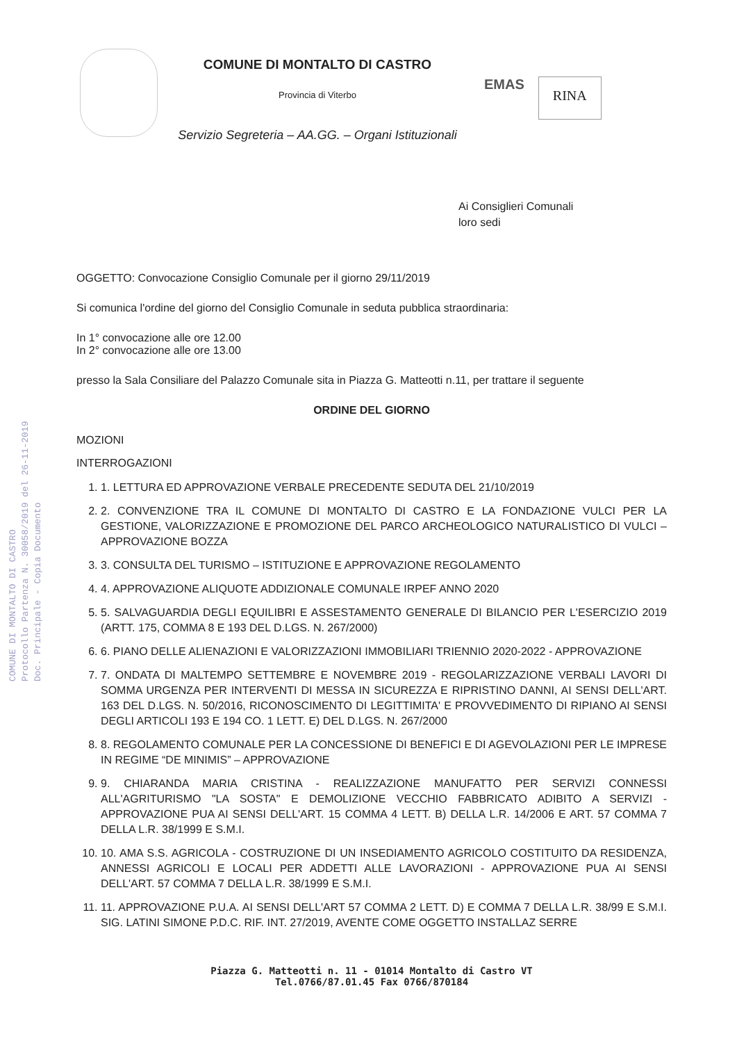COMUNE DI MONTALTO DI CASTRO
Protocollo Partenza N. 30058/2019 del 26-11-2019
Doc. Principale - Copia Documento
COMUNE DI MONTALTO DI CASTRO
Provincia di Viterbo
Servizio Segreteria – AA.GG. – Organi Istituzionali
EMAS
RINA
Ai Consiglieri Comunali
loro sedi
OGGETTO: Convocazione Consiglio Comunale per il giorno 29/11/2019
Si comunica l'ordine del giorno del Consiglio Comunale in seduta pubblica straordinaria:
In 1° convocazione alle ore 12.00
In 2° convocazione alle ore 13.00
presso la Sala Consiliare del Palazzo Comunale sita in Piazza G. Matteotti n.11, per trattare il seguente
ORDINE DEL GIORNO
MOZIONI
INTERROGAZIONI
1. 1. LETTURA ED APPROVAZIONE VERBALE PRECEDENTE SEDUTA DEL 21/10/2019
2. 2. CONVENZIONE TRA IL COMUNE DI MONTALTO DI CASTRO E LA FONDAZIONE VULCI PER LA GESTIONE, VALORIZZAZIONE E PROMOZIONE DEL PARCO ARCHEOLOGICO NATURALISTICO DI VULCI – APPROVAZIONE BOZZA
3. 3. CONSULTA DEL TURISMO – ISTITUZIONE E APPROVAZIONE REGOLAMENTO
4. 4. APPROVAZIONE ALIQUOTE ADDIZIONALE COMUNALE IRPEF ANNO 2020
5. 5. SALVAGUARDIA DEGLI EQUILIBRI E ASSESTAMENTO GENERALE DI BILANCIO PER L'ESERCIZIO 2019 (ARTT. 175, COMMA 8 E 193 DEL D.LGS. N. 267/2000)
6. 6. PIANO DELLE ALIENAZIONI E VALORIZZAZIONI IMMOBILIARI TRIENNIO 2020-2022 - APPROVAZIONE
7. 7. ONDATA DI MALTEMPO SETTEMBRE E NOVEMBRE 2019 - REGOLARIZZAZIONE VERBALI LAVORI DI SOMMA URGENZA PER INTERVENTI DI MESSA IN SICUREZZA E RIPRISTINO DANNI, AI SENSI DELL'ART. 163 DEL D.LGS. N. 50/2016, RICONOSCIMENTO DI LEGITTIMITA' E PROVVEDIMENTO DI RIPIANO AI SENSI DEGLI ARTICOLI 193 E 194 CO. 1 LETT. E) DEL D.LGS. N. 267/2000
8. 8. REGOLAMENTO COMUNALE PER LA CONCESSIONE DI BENEFICI E DI AGEVOLAZIONI PER LE IMPRESE IN REGIME “DE MINIMIS” – APPROVAZIONE
9. 9. CHIARANDA MARIA CRISTINA - REALIZZAZIONE MANUFATTO PER SERVIZI CONNESSI ALL'AGRITURISMO "LA SOSTA" E DEMOLIZIONE VECCHIO FABBRICATO ADIBITO A SERVIZI - APPROVAZIONE PUA AI SENSI DELL'ART. 15 COMMA 4 LETT. B) DELLA L.R. 14/2006 E ART. 57 COMMA 7 DELLA L.R. 38/1999 E S.M.I.
10. 10. AMA S.S. AGRICOLA - COSTRUZIONE DI UN INSEDIAMENTO AGRICOLO COSTITUITO DA RESIDENZA, ANNESSI AGRICOLI E LOCALI PER ADDETTI ALLE LAVORAZIONI - APPROVAZIONE PUA AI SENSI DELL'ART. 57 COMMA 7 DELLA L.R. 38/1999 E S.M.I.
11. 11. APPROVAZIONE P.U.A. AI SENSI DELL'ART 57 COMMA 2 LETT. D) E COMMA 7 DELLA L.R. 38/99 E S.M.I. SIG. LATINI SIMONE P.D.C. RIF. INT. 27/2019, AVENTE COME OGGETTO INSTALLAZ SERRE
Piazza G. Matteotti n. 11 - 01014 Montalto di Castro VT
Tel.0766/87.01.45 Fax 0766/870184